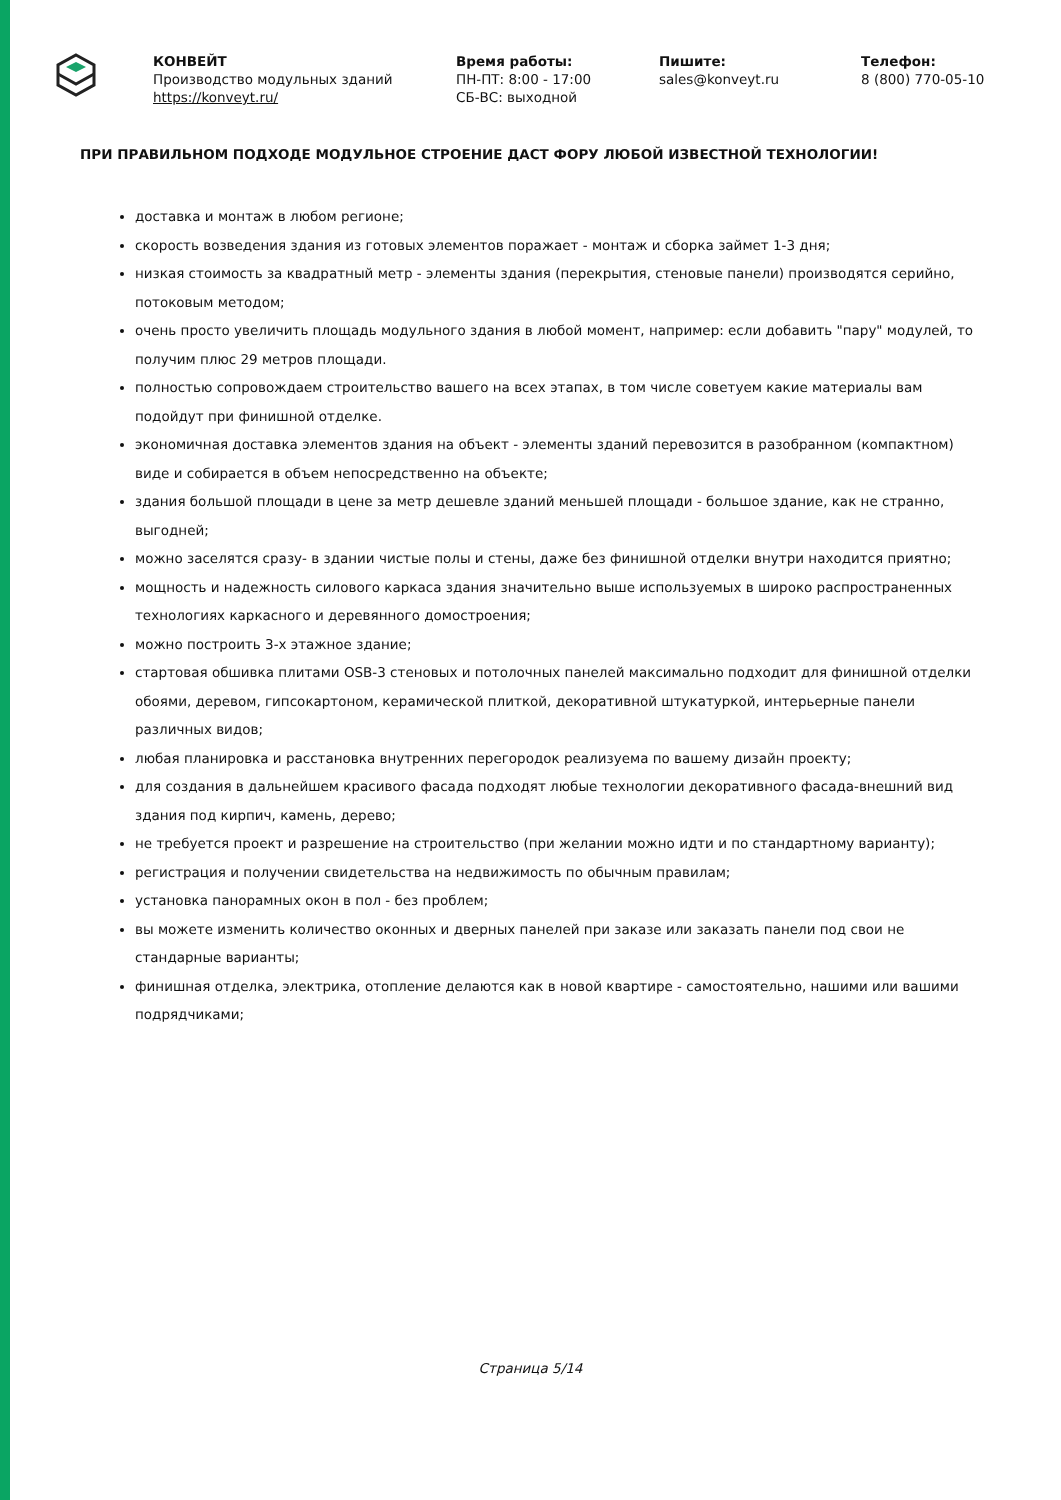КОНВЕЙТ
Производство модульных зданий
https://konveyt.ru/
Время работы:
ПН-ПТ: 8:00 - 17:00
СБ-ВС: выходной
Пишите:
sales@konveyt.ru
Телефон:
8 (800) 770-05-10
ПРИ ПРАВИЛЬНОМ ПОДХОДЕ МОДУЛЬНОЕ СТРОЕНИЕ ДАСТ ФОРУ ЛЮБОЙ ИЗВЕСТНОЙ ТЕХНОЛОГИИ!
доставка и монтаж в любом регионе;
скорость возведения здания из готовых элементов поражает - монтаж и сборка займет 1-3 дня;
низкая стоимость за квадратный метр - элементы здания (перекрытия, стеновые панели) производятся серийно, потоковым методом;
очень просто увеличить площадь модульного здания в любой момент, например: если добавить "пару" модулей, то получим плюс 29 метров площади.
полностью сопровождаем строительство вашего на всех этапах, в том числе советуем какие материалы вам подойдут при финишной отделке.
экономичная доставка элементов здания на объект - элементы зданий перевозится в разобранном (компактном) виде и собирается в объем непосредственно на объекте;
здания большой площади в цене за метр дешевле зданий меньшей площади - большое здание, как не странно, выгодней;
можно заселятся сразу- в здании чистые полы и стены, даже без финишной отделки внутри находится приятно;
мощность и надежность силового каркаса здания значительно выше используемых в широко распространенных технологиях каркасного и деревянного домостроения;
можно построить 3-х этажное здание;
стартовая обшивка плитами OSB-3 стеновых и потолочных панелей максимально подходит для финишной отделки обоями, деревом, гипсокартоном, керамической плиткой, декоративной штукатуркой, интерьерные панели различных видов;
любая планировка и расстановка внутренних перегородок реализуема по вашему дизайн проекту;
для создания в дальнейшем красивого фасада подходят любые технологии декоративного фасада-внешний вид здания под кирпич, камень, дерево;
не требуется проект и разрешение на строительство (при желании можно идти и по стандартному варианту);
регистрация и получении свидетельства на недвижимость по обычным правилам;
установка панорамных окон в пол - без проблем;
вы можете изменить количество оконных и дверных панелей при заказе или заказать панели под свои не стандарные варианты;
финишная отделка, электрика, отопление делаются как в новой квартире - самостоятельно, нашими или вашими подрядчиками;
Страница 5/14